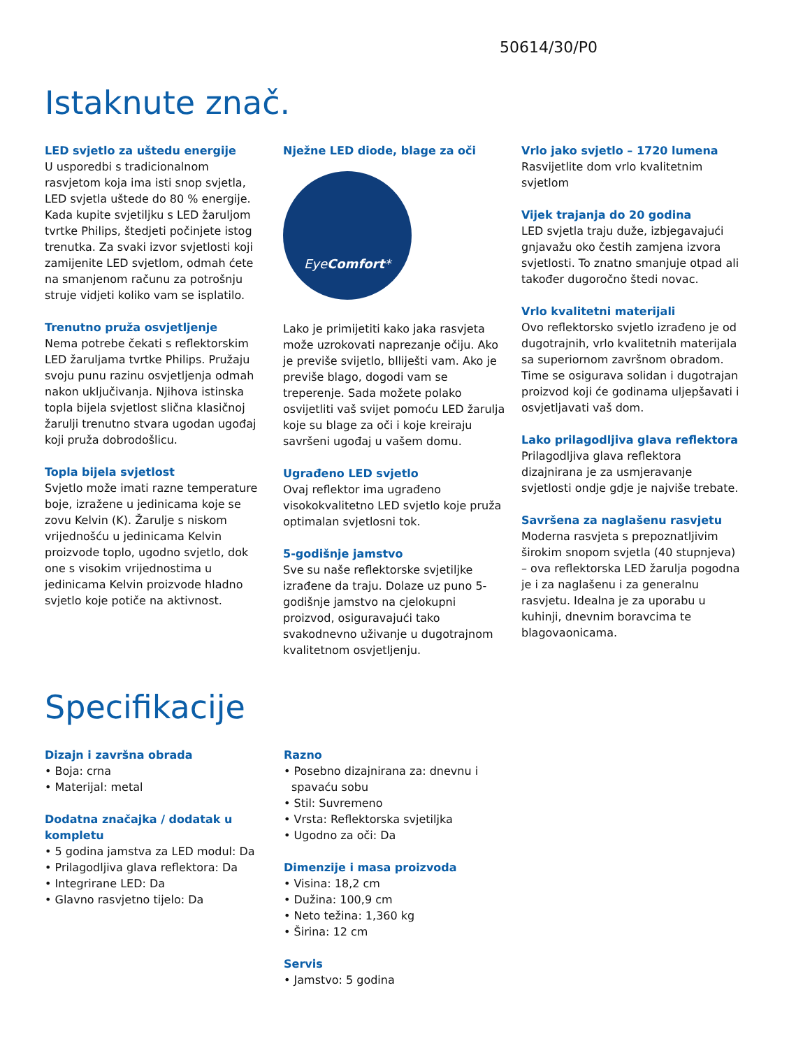50614/30/P0
Istaknute znač.
LED svjetlo za uštedu energije
U usporedbi s tradicionalnom rasvjetom koja ima isti snop svjetla, LED svjetla uštede do 80 % energije. Kada kupite svjetiljku s LED žaruljom tvrtke Philips, štedjeti počinjete istog trenutka. Za svaki izvor svjetlosti koji zamijenite LED svjetlom, odmah ćete na smanjenom računu za potrošnju struje vidjeti koliko vam se isplatilo.
Trenutno pruža osvjetljenje
Nema potrebe čekati s reflektorskim LED žaruljama tvrtke Philips. Pružaju svoju punu razinu osvjetljenja odmah nakon uključivanja. Njihova istinska topla bijela svjetlost slična klasičnoj žarulji trenutno stvara ugodan ugođaj koji pruža dobrodošlicu.
Topla bijela svjetlost
Svjetlo može imati razne temperature boje, izražene u jedinicama koje se zovu Kelvin (K). Žarulje s niskom vrijednošću u jedinicama Kelvin proizvode toplo, ugodno svjetlo, dok one s visokim vrijednostima u jedinicama Kelvin proizvode hladno svjetlo koje potiče na aktivnost.
Nježne LED diode, blage za oči
EyeComfort*
Lako je primijetiti kako jaka rasvjeta može uzrokovati naprezanje očiju. Ako je previše svijetlo, blliješti vam. Ako je previše blago, dogodi vam se treperenje. Sada možete polako osvijetliti vaš svijet pomoću LED žarulja koje su blage za oči i koje kreiraju savršeni ugođaj u vašem domu.
Ugrađeno LED svjetlo
Ovaj reflektor ima ugrađeno visokokvalitetno LED svjetlo koje pruža optimalan svjetlosni tok.
5-godišnje jamstvo
Sve su naše reflektorske svjetiljke izrađene da traju. Dolaze uz puno 5-godišnje jamstvo na cjelokupni proizvod, osiguravajući tako svakodnevno uživanje u dugotrajnom kvalitetnom osvjetljenju.
Vrlo jako svjetlo – 1720 lumena
Rasvijetlite dom vrlo kvalitetnim svjetlom
Vijek trajanja do 20 godina
LED svjetla traju duže, izbjegavajući gnjavažu oko čestih zamjena izvora svjetlosti. To znatno smanjuje otpad ali također dugoročno štedi novac.
Vrlo kvalitetni materijali
Ovo reflektorsko svjetlo izrađeno je od dugotrajnih, vrlo kvalitetnih materijala sa superiornom završnom obradom. Time se osigurava solidan i dugotrajan proizvod koji će godinama uljepšavati i osvjetljavati vaš dom.
Lako prilagodljiva glava reflektora
Prilagodljiva glava reflektora dizajnirana je za usmjeravanje svjetlosti ondje gdje je najviše trebate.
Savršena za naglašenu rasvjetu
Moderna rasvjeta s prepoznatljivim širokim snopom svjetla (40 stupnjeva) – ova reflektorska LED žarulja pogodna je i za naglašenu i za generalnu rasvjetu. Idealna je za uporabu u kuhinji, dnevnim boravcima te blagovaonicama.
Specifikacije
Dizajn i završna obrada
• Boja: crna
• Materijal: metal
Dodatna značajka / dodatak u kompletu
• 5 godina jamstva za LED modul: Da
• Prilagodljiva glava reflektora: Da
• Integrirane LED: Da
• Glavno rasvjetno tijelo: Da
Razno
• Posebno dizajnirana za: dnevnu i spavaću sobu
• Stil: Suvremeno
• Vrsta: Reflektorska svjetiljka
• Ugodno za oči: Da
Dimenzije i masa proizvoda
• Visina: 18,2 cm
• Dužina: 100,9 cm
• Neto težina: 1,360 kg
• Širina: 12 cm
Servis
• Jamstvo: 5 godina